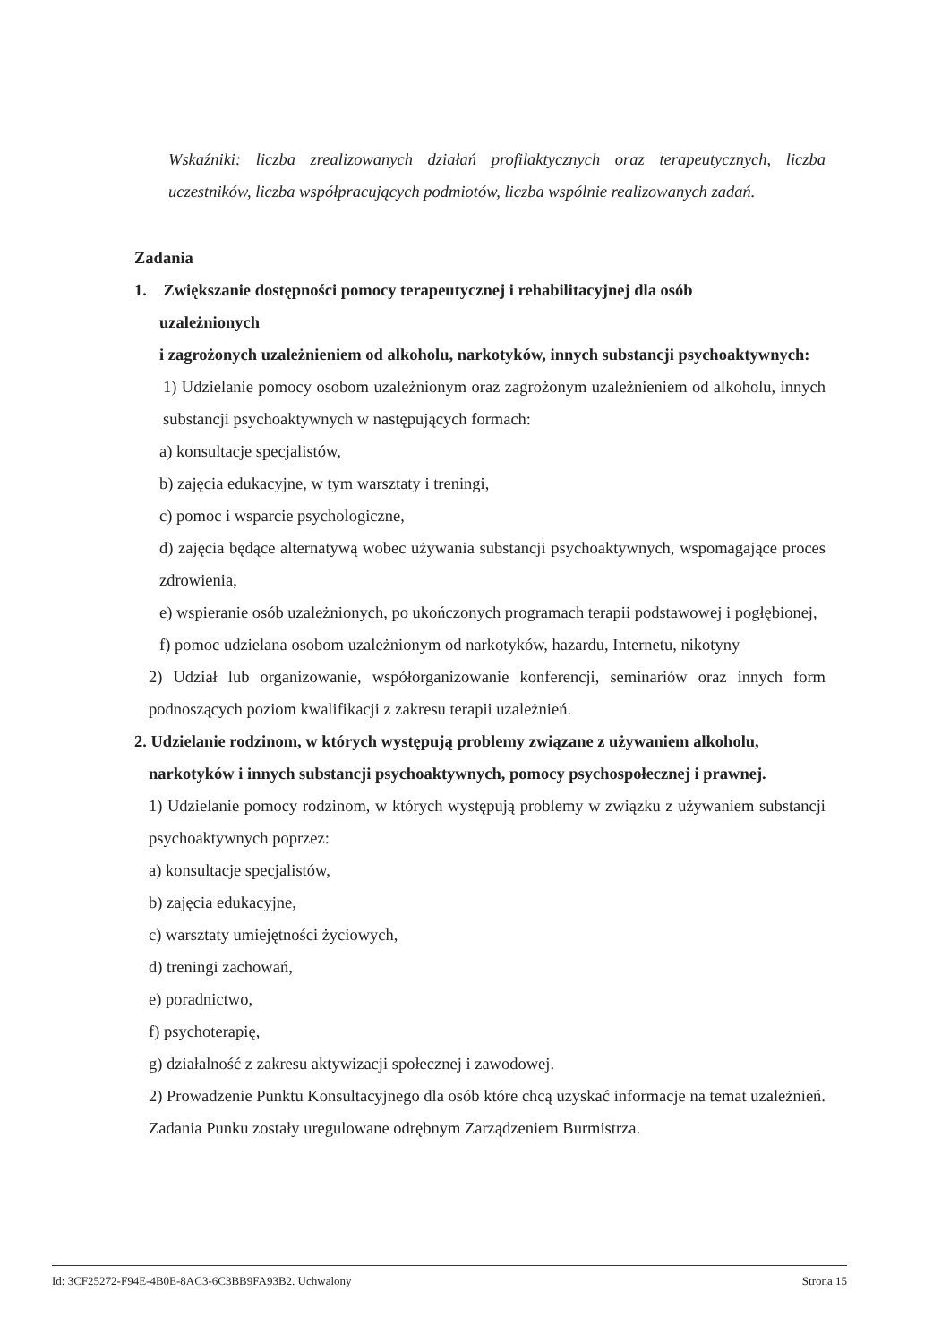Wskaźniki: liczba zrealizowanych działań profilaktycznych oraz terapeutycznych, liczba uczestników, liczba współpracujących podmiotów, liczba wspólnie realizowanych zadań.
Zadania
1. Zwiększanie dostępności pomocy terapeutycznej i rehabilitacyjnej dla osób
uzależnionych
i zagrożonych uzależnieniem od alkoholu, narkotyków, innych substancji psychoaktywnych:
1) Udzielanie pomocy osobom uzależnionym oraz zagrożonym uzależnieniem od alkoholu, innych substancji psychoaktywnych w następujących formach:
a) konsultacje specjalistów,
b) zajęcia edukacyjne, w tym warsztaty i treningi,
c) pomoc i wsparcie psychologiczne,
d) zajęcia będące alternatywą wobec używania substancji psychoaktywnych, wspomagające proces zdrowienia,
e) wspieranie osób uzależnionych, po ukończonych programach terapii podstawowej i pogłębionej,
f) pomoc udzielana osobom uzależnionym od narkotyków, hazardu, Internetu, nikotyny
2) Udział lub organizowanie, współorganizowanie konferencji, seminariów oraz innych form podnoszących poziom kwalifikacji z zakresu terapii uzależnień.
2. Udzielanie rodzinom, w których występują problemy związane z używaniem alkoholu,
narkotyków i innych substancji psychoaktywnych, pomocy psychospołecznej i prawnej.
1) Udzielanie pomocy rodzinom, w których występują problemy w związku z używaniem substancji psychoaktywnych poprzez:
a) konsultacje specjalistów,
b) zajęcia edukacyjne,
c) warsztaty umiejętności życiowych,
d) treningi zachowań,
e) poradnictwo,
f) psychoterapię,
g) działalność z zakresu aktywizacji społecznej i zawodowej.
2) Prowadzenie Punktu Konsultacyjnego dla osób które chcą uzyskać informacje na temat uzależnień. Zadania Punku zostały uregulowane odrębnym Zarządzeniem Burmistrza.
Id: 3CF25272-F94E-4B0E-8AC3-6C3BB9FA93B2. Uchwalony Strona 15